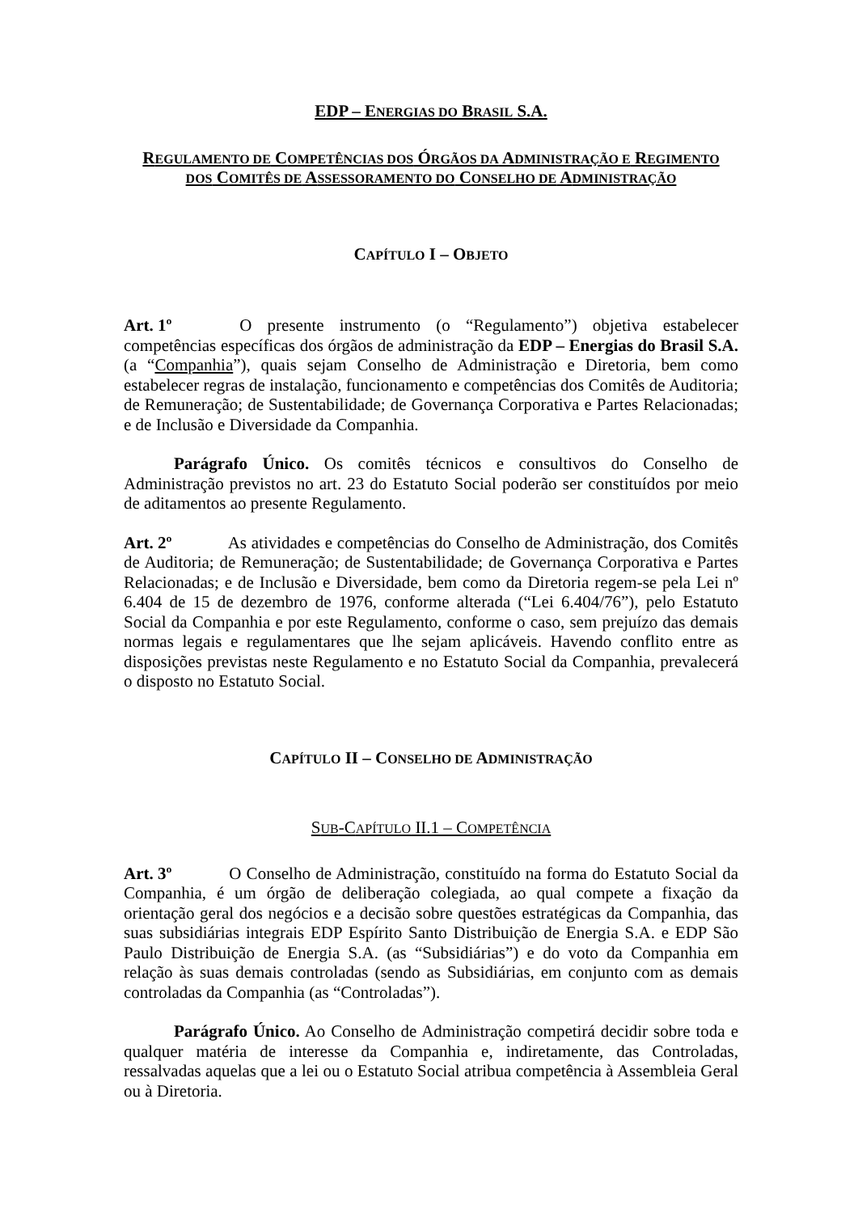EDP – ENERGIAS DO BRASIL S.A.
REGULAMENTO DE COMPETÊNCIAS DOS ÓRGÃOS DA ADMINISTRAÇÃO E REGIMENTO
DOS COMITÊS DE ASSESSORAMENTO DO CONSELHO DE ADMINISTRAÇÃO
CAPÍTULO I – OBJETO
Art. 1º O presente instrumento (o “Regulamento”) objetiva estabelecer competências específicas dos órgãos de administração da EDP – Energias do Brasil S.A. (a “Companhia”), quais sejam Conselho de Administração e Diretoria, bem como estabelecer regras de instalação, funcionamento e competências dos Comitês de Auditoria; de Remuneração; de Sustentabilidade; de Governança Corporativa e Partes Relacionadas; e de Inclusão e Diversidade da Companhia.
Parágrafo Único. Os comitês técnicos e consultivos do Conselho de Administração previstos no art. 23 do Estatuto Social poderão ser constituídos por meio de aditamentos ao presente Regulamento.
Art. 2º As atividades e competências do Conselho de Administração, dos Comitês de Auditoria; de Remuneração; de Sustentabilidade; de Governança Corporativa e Partes Relacionadas; e de Inclusão e Diversidade, bem como da Diretoria regem-se pela Lei nº 6.404 de 15 de dezembro de 1976, conforme alterada (“Lei 6.404/76”), pelo Estatuto Social da Companhia e por este Regulamento, conforme o caso, sem prejuízo das demais normas legais e regulamentares que lhe sejam aplicáveis. Havendo conflito entre as disposições previstas neste Regulamento e no Estatuto Social da Companhia, prevalecerá o disposto no Estatuto Social.
CAPÍTULO II – CONSELHO DE ADMINISTRAÇÃO
SUB-CAPÍTULO II.1 – COMPETÊNCIA
Art. 3º O Conselho de Administração, constituído na forma do Estatuto Social da Companhia, é um órgão de deliberação colegiada, ao qual compete a fixação da orientação geral dos negócios e a decisão sobre questões estratégicas da Companhia, das suas subsidiárias integrais EDP Espírito Santo Distribuição de Energia S.A. e EDP São Paulo Distribuição de Energia S.A. (as “Subsidiárias”) e do voto da Companhia em relação às suas demais controladas (sendo as Subsidiárias, em conjunto com as demais controladas da Companhia (as “Controladas”).
Parágrafo Único. Ao Conselho de Administração competirá decidir sobre toda e qualquer matéria de interesse da Companhia e, indiretamente, das Controladas, ressalvadas aquelas que a lei ou o Estatuto Social atribua competência à Assembleia Geral ou à Diretoria.